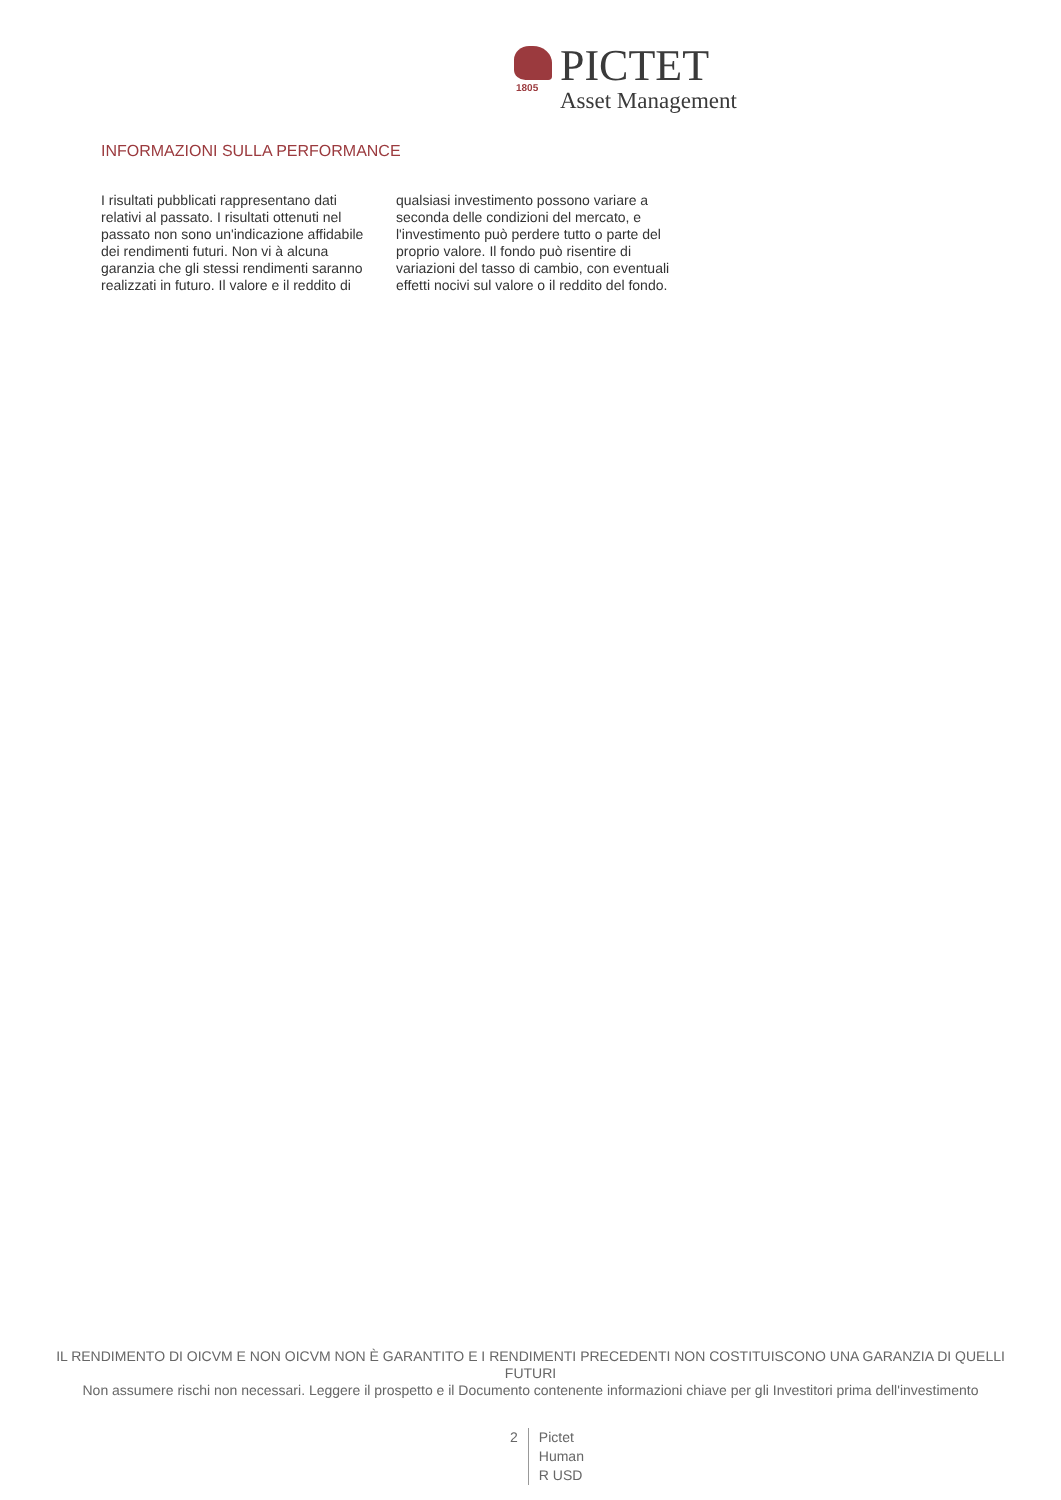1805
PICTET
Asset Management
INFORMAZIONI SULLA PERFORMANCE
I risultati pubblicati rappresentano dati relativi al passato. I risultati ottenuti nel passato non sono un'indicazione affidabile dei rendimenti futuri. Non vi à alcuna garanzia che gli stessi rendimenti saranno realizzati in futuro. Il valore e il reddito di qualsiasi investimento possono variare a seconda delle condizioni del mercato, e l'investimento può perdere tutto o parte del proprio valore. Il fondo può risentire di variazioni del tasso di cambio, con eventuali effetti nocivi sul valore o il reddito del fondo.
IL RENDIMENTO DI OICVM E NON OICVM NON È GARANTITO E I RENDIMENTI PRECEDENTI NON COSTITUISCONO UNA GARANZIA DI QUELLI FUTURI
Non assumere rischi non necessari. Leggere il prospetto e il Documento contenente informazioni chiave per gli Investitori prima dell'investimento
2 Pictet
Human
R USD